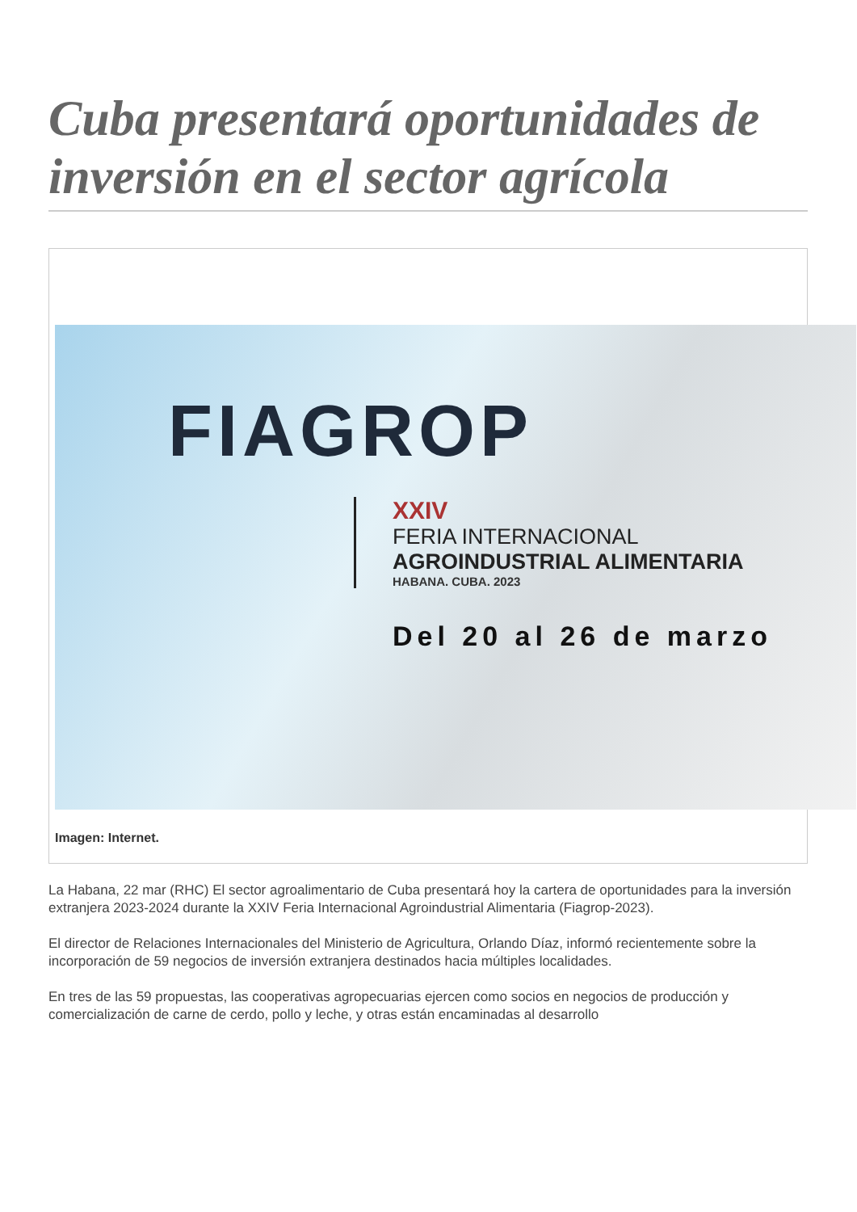Cuba presentará oportunidades de inversión en el sector agrícola
FIAGROP
XXIV
FERIA INTERNACIONAL
AGROINDUSTRIAL ALIMENTARIA
HABANA. CUBA. 2023
Del 20 al 26 de marzo
Imagen: Internet.
La Habana, 22 mar (RHC) El sector agroalimentario de Cuba presentará hoy la cartera de oportunidades para la inversión extranjera 2023-2024 durante la XXIV Feria Internacional Agroindustrial Alimentaria (Fiagrop-2023).
El director de Relaciones Internacionales del Ministerio de Agricultura, Orlando Díaz, informó recientemente sobre la incorporación de 59 negocios de inversión extranjera destinados hacia múltiples localidades.
En tres de las 59 propuestas, las cooperativas agropecuarias ejercen como socios en negocios de producción y comercialización de carne de cerdo, pollo y leche, y otras están encaminadas al desarrollo